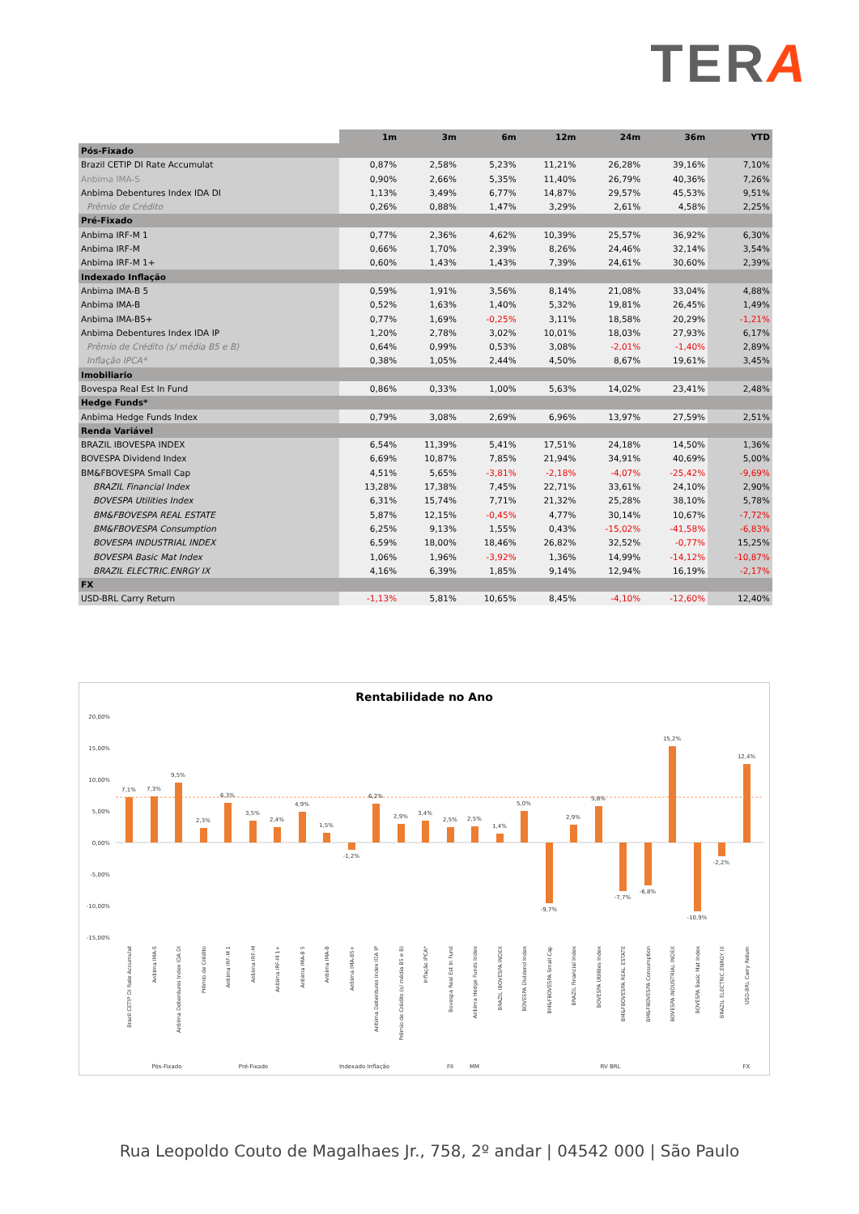TERA
| | 1m | 3m | 6m | 12m | 24m | 36m | YTD |
| --- | --- | --- | --- | --- | --- | --- | --- |
| Pós-Fixado | | | | | | | |
| Brazil CETIP DI Rate Accumulat | 0,87% | 2,58% | 5,23% | 11,21% | 26,28% | 39,16% | 7,10% |
| Anbima IMA-S | 0,90% | 2,66% | 5,35% | 11,40% | 26,79% | 40,36% | 7,26% |
| Anbima Debentures Index IDA DI | 1,13% | 3,49% | 6,77% | 14,87% | 29,57% | 45,53% | 9,51% |
| Prêmio de Crédito | 0,26% | 0,88% | 1,47% | 3,29% | 2,61% | 4,58% | 2,25% |
| Pré-Fixado | | | | | | | |
| Anbima IRF-M 1 | 0,77% | 2,36% | 4,62% | 10,39% | 25,57% | 36,92% | 6,30% |
| Anbima IRF-M | 0,66% | 1,70% | 2,39% | 8,26% | 24,46% | 32,14% | 3,54% |
| Anbima IRF-M 1+ | 0,60% | 1,43% | 1,43% | 7,39% | 24,61% | 30,60% | 2,39% |
| Indexado Inflação | | | | | | | |
| Anbima IMA-B 5 | 0,59% | 1,91% | 3,56% | 8,14% | 21,08% | 33,04% | 4,88% |
| Anbima IMA-B | 0,52% | 1,63% | 1,40% | 5,32% | 19,81% | 26,45% | 1,49% |
| Anbima IMA-B5+ | 0,77% | 1,69% | -0,25% | 3,11% | 18,58% | 20,29% | -1,21% |
| Anbima Debentures Index IDA IP | 1,20% | 2,78% | 3,02% | 10,01% | 18,03% | 27,93% | 6,17% |
| Prêmio de Crédito (s/ média B5 e B) | 0,64% | 0,99% | 0,53% | 3,08% | -2,01% | -1,40% | 2,89% |
| Inflação IPCA* | 0,38% | 1,05% | 2,44% | 4,50% | 8,67% | 19,61% | 3,45% |
| Imobiliario | | | | | | | |
| Bovespa Real Est In Fund | 0,86% | 0,33% | 1,00% | 5,63% | 14,02% | 23,41% | 2,48% |
| Hedge Funds* | | | | | | | |
| Anbima Hedge Funds Index | 0,79% | 3,08% | 2,69% | 6,96% | 13,97% | 27,59% | 2,51% |
| Renda Variável | | | | | | | |
| BRAZIL IBOVESPA INDEX | 6,54% | 11,39% | 5,41% | 17,51% | 24,18% | 14,50% | 1,36% |
| BOVESPA Dividend Index | 6,69% | 10,87% | 7,85% | 21,94% | 34,91% | 40,69% | 5,00% |
| BM&FBOVESPA Small Cap | 4,51% | 5,65% | -3,81% | -2,18% | -4,07% | -25,42% | -9,69% |
| BRAZIL Financial Index | 13,28% | 17,38% | 7,45% | 22,71% | 33,61% | 24,10% | 2,90% |
| BOVESPA Utilities Index | 6,31% | 15,74% | 7,71% | 21,32% | 25,28% | 38,10% | 5,78% |
| BM&FBOVESPA REAL ESTATE | 5,87% | 12,15% | -0,45% | 4,77% | 30,14% | 10,67% | -7,72% |
| BM&FBOVESPA Consumption | 6,25% | 9,13% | 1,55% | 0,43% | -15,02% | -41,58% | -6,83% |
| BOVESPA INDUSTRIAL INDEX | 6,59% | 18,00% | 18,46% | 26,82% | 32,52% | -0,77% | 15,25% |
| BOVESPA Basic Mat Index | 1,06% | 1,96% | -3,92% | 1,36% | 14,99% | -14,12% | -10,87% |
| BRAZIL ELECTRIC.ENRGY IX | 4,16% | 6,39% | 1,85% | 9,14% | 12,94% | 16,19% | -2,17% |
| FX | | | | | | | |
| USD-BRL Carry Return | -1,13% | 5,81% | 10,65% | 8,45% | -4,10% | -12,60% | 12,40% |
Rentabilidade no Ano
20,00%
15,00%
10,00%
5,00%
0,00%
-5,00%
-10,00%
-15,00%
7,1%
7,3%
9,5%
2,3%
6,3%
3,5%
2,4%
4,9%
1,5%
-1,2%
6,2%
2,9%
3,4%
2,5%
2,5%
1,4%
5,0%
-9,7%
2,9%
5,8%
-7,7%
-6,8%
15,2%
-10,9%
-2,2%
12,4%
Pós-Fixado
Pré-Fixado
Indexado Inflação
FII
MM
RV BRL
FX
Brazil CETIP DI Rate Accumulat
Anbima IMA-S
Anbima Debentures Index IDA DI
Prêmio de Crédito
Anbima IRF-M 1
Anbima IRF-M
Anbima IRF-M 1+
Anbima IMA-B 5
Anbima IMA-B
Anbima IMA-B5+
Anbima Debentures Index IDA IP
Prêmio de Crédito (s/ média B5 e B)
Inflação IPCA*
Bovespa Real Est In Fund
Anbima Hedge Funds Index
BRAZIL IBOVESPA INDEX
BOVESPA Dividend Index
BM&FBOVESPA Small Cap
BRAZIL Financial Index
BOVESPA Utilities Index
BM&FBOVESPA REAL ESTATE
BM&FBOVESPA Consumption
BOVESPA INDUSTRIAL INDEX
BOVESPA Basic Mat Index
BRAZIL ELECTRIC.ENRGY IX
USD-BRL Carry Return
Rua Leopoldo Couto de Magalhaes Jr., 758, 2º andar | 04542 000 | São Paulo